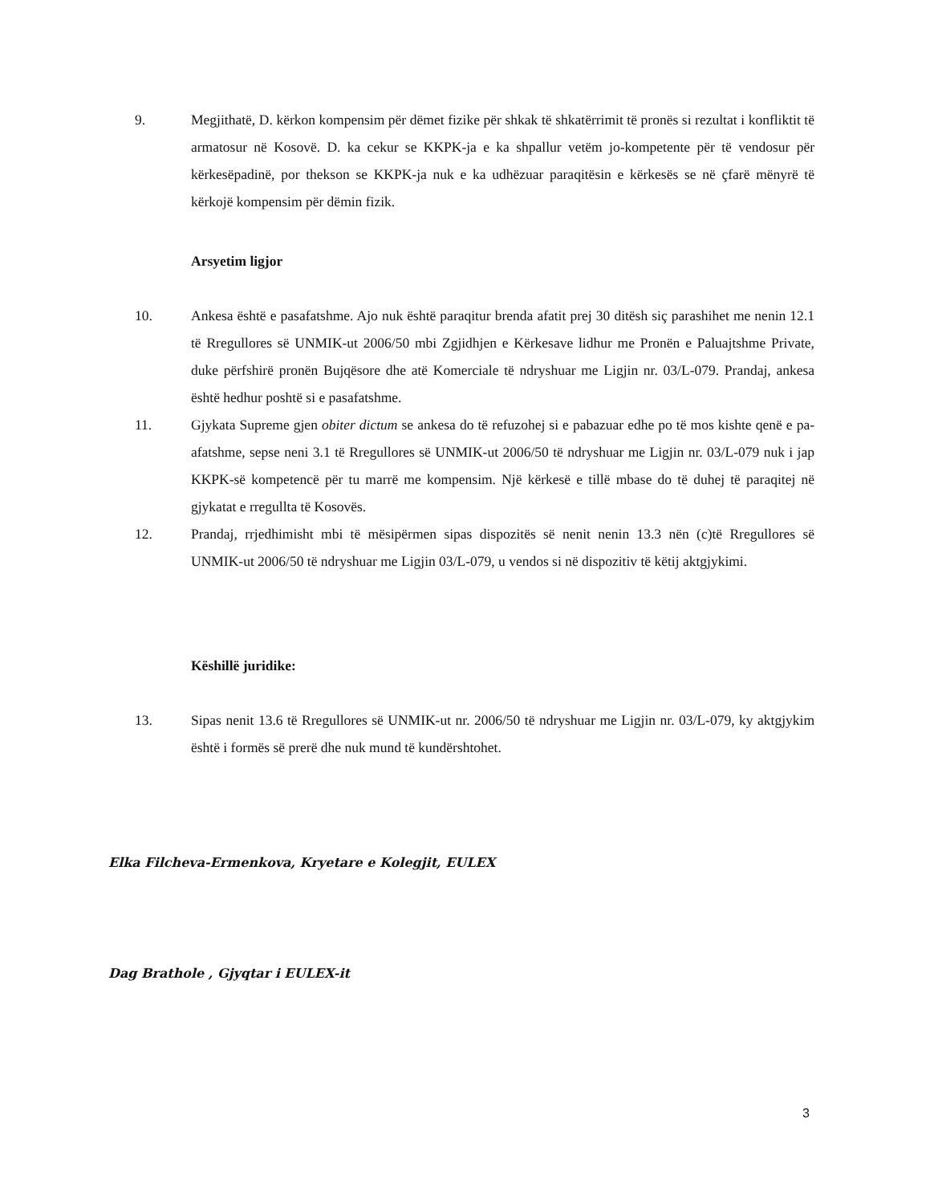9. Megjithatë, D. kërkon kompensim për dëmet fizike për shkak të shkatërrimit të pronës si rezultat i konfliktit të armatosur në Kosovë. D. ka cekur se KKPK-ja e ka shpallur vetëm jo-kompetente për të vendosur për kërkesëpadinë, por thekson se KKPK-ja nuk e ka udhëzuar paraqitësin e kërkesës se në çfarë mënyrë të kërkojë kompensim për dëmin fizik.
Arsyetim ligjor
10. Ankesa është e pasafatshme. Ajo nuk është paraqitur brenda afatit prej 30 ditësh siç parashihet me nenin 12.1 të Rregullores së UNMIK-ut 2006/50 mbi Zgjidhjen e Kërkesave lidhur me Pronën e Paluajtshme Private, duke përfshirë pronën Bujqësore dhe atë Komerciale të ndryshuar me Ligjin nr. 03/L-079. Prandaj, ankesa është hedhur poshtë si e pasafatshme.
11. Gjykata Supreme gjen obiter dictum se ankesa do të refuzohej si e pabazuar edhe po të mos kishte qenë e pa-afatshme, sepse neni 3.1 të Rregullores së UNMIK-ut 2006/50 të ndryshuar me Ligjin nr. 03/L-079 nuk i jap KKPK-së kompetencë për tu marrë me kompensim. Një kërkesë e tillë mbase do të duhej të paraqitej në gjykatat e rregullta të Kosovës.
12. Prandaj, rrjedhimisht mbi të mësipërmen sipas dispozitës së nenit nenin 13.3 nën (c)të Rregullores së UNMIK-ut 2006/50 të ndryshuar me Ligjin 03/L-079, u vendos si në dispozitiv të këtij aktgjykimi.
Këshillë juridike:
13. Sipas nenit 13.6 të Rregullores së UNMIK-ut nr. 2006/50 të ndryshuar me Ligjin nr. 03/L-079, ky aktgjykim është i formës së prerë dhe nuk mund të kundërshtohet.
Elka Filcheva-Ermenkova, Kryetare e Kolegjit, EULEX
Dag Brathole , Gjyqtar i EULEX-it
3